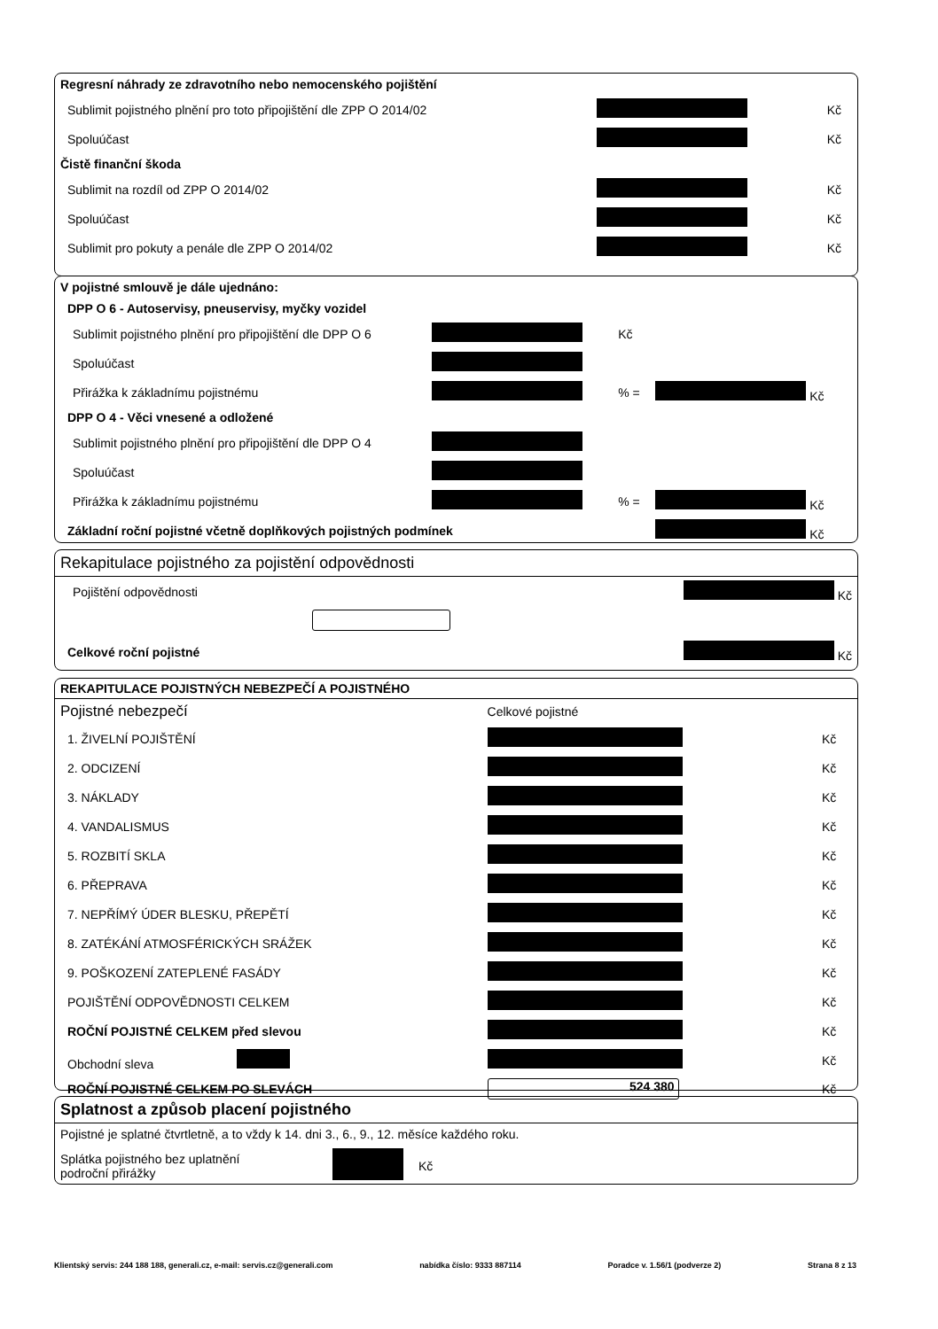| Regresní náhrady ze zdravotního nebo nemocenského pojištění | | |
| Sublimit pojistného plnění pro toto připojištění dle ZPP O 2014/02 | | Kč |
| Spoluúčast | | Kč |
| Čistě finanční škoda | | |
| Sublimit na rozdíl od ZPP O 2014/02 | | Kč |
| Spoluúčast | | Kč |
| Sublimit pro pokuty a penále dle ZPP O 2014/02 | | Kč |
| V pojistné smlouvě je dále ujednáno: | | | |
| DPP O 6 - Autoservisy, pneuservisy, myčky vozidel | | | |
| Sublimit pojistného plnění pro připojištění dle DPP O 6 | | Kč | |
| Spoluúčast | | | |
| Přirážka k základnímu pojistnému | | % = | Kč |
| DPP O 4 - Věci vnesené a odložené | | | |
| Sublimit pojistného plnění pro připojištění dle DPP O 4 | | | |
| Spoluúčast | | | |
| Přirážka k základnímu pojistnému | | % = | Kč |
| Základní roční pojistné včetně doplňkových pojistných podmínek | | | Kč |
Rekapitulace pojistného za pojistění odpovědnosti
| Pojištění odpovědnosti | | Kč |
| Celkové roční pojistné | | Kč |
REKAPITULACE POJISTNÝCH NEBEZPEČÍ A POJISTNÉHO
| Pojistné nebezpečí | Celkové pojistné | |
| 1. ŽIVELNÍ POJIŠTĚNÍ | | Kč |
| 2. ODCIZENÍ | | Kč |
| 3. NÁKLADY | | Kč |
| 4. VANDALISMUS | | Kč |
| 5. ROZBITÍ SKLA | | Kč |
| 6. PŘEPRAVA | | Kč |
| 7. NEPŘÍMÝ ÚDER BLESKU, PŘEPĚTÍ | | Kč |
| 8. ZATÉKÁNÍ ATMOSFÉRICKÝCH SRÁŽEK | | Kč |
| 9. POŠKOZENÍ ZATEPLENÉ FASÁDY | | Kč |
| POJIŠTĚNÍ ODPOVĚDNOSTI CELKEM | | Kč |
| ROČNÍ POJISTNÉ CELKEM před slevou | | Kč |
| Obchodní sleva | | Kč |
| ROČNÍ POJISTNÉ CELKEM PO SLEVÁCH | 524 380 | Kč |
Splatnost a způsob placení pojistného
Pojistné je splatné čtvrtletně, a to vždy k 14. dni 3., 6., 9., 12. měsíce každého roku.
| Splátka pojistného bez uplatnění področní přirážky | | Kč |
Klientský servis: 244 188 188, generali.cz, e-mail: servis.cz@generali.com nabídka číslo: 9333 887114 Poradce v. 1.56/1 (podverze 2) Strana 8 z 13